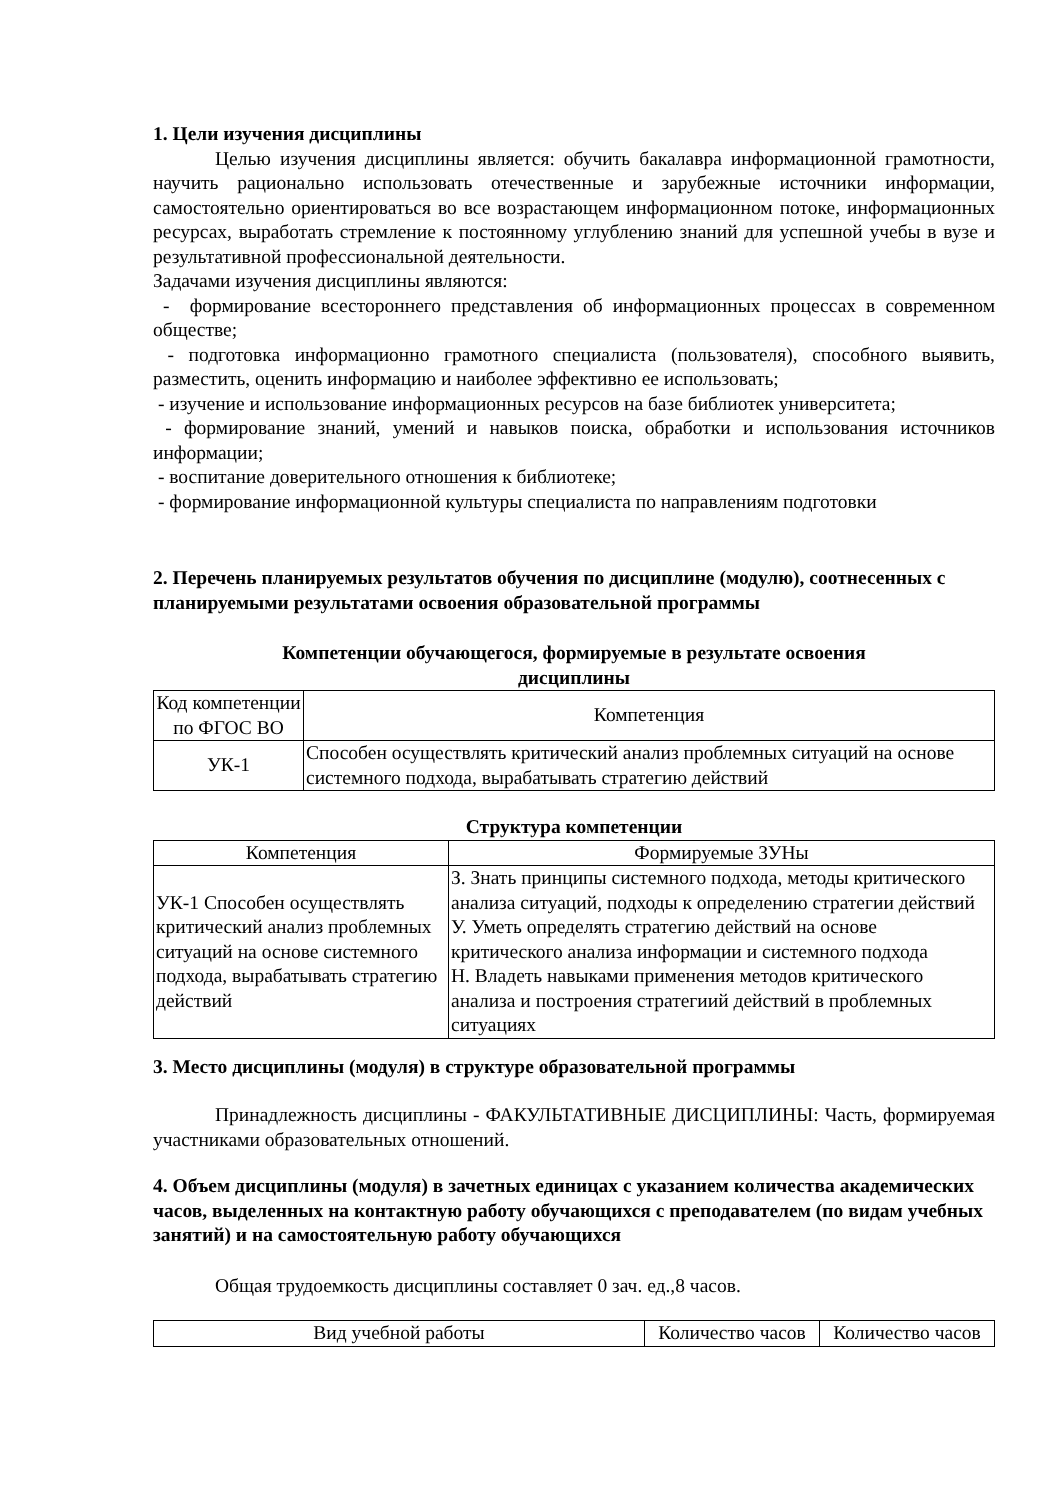1. Цели изучения дисциплины
Целью изучения дисциплины является: обучить бакалавра информационной грамотности, научить рационально использовать отечественные и зарубежные источники информации, самостоятельно ориентироваться во все возрастающем информационном потоке, информационных ресурсах, выработать стремление к постоянному углублению знаний для успешной учебы в вузе и результативной профессиональной деятельности.
Задачами изучения дисциплины являются:
- формирование всестороннего представления об информационных процессах в современном обществе;
- подготовка информационно грамотного специалиста (пользователя), способного выявить, разместить, оценить информацию и наиболее эффективно ее использовать;
- изучение и использование информационных ресурсов на базе библиотек университета;
- формирование знаний, умений и навыков поиска, обработки и использования источников информации;
- воспитание доверительного отношения к библиотеке;
- формирование информационной культуры специалиста по направлениям подготовки
2. Перечень планируемых результатов обучения по дисциплине (модулю), соотнесенных с планируемыми результатами освоения образовательной программы
Компетенции обучающегося, формируемые в результате освоения
дисциплины
| Код компетенции по ФГОС ВО | Компетенция |
| УК-1 | Способен осуществлять критический анализ проблемных ситуаций на основе системного подхода, вырабатывать стратегию действий |
Структура компетенции
| Компетенция | Формируемые ЗУНы |
| УК-1 Способен осуществлять критический анализ проблемных ситуаций на основе системного подхода, вырабатывать стратегию действий | З. Знать принципы системного подхода, методы критического анализа ситуаций, подходы к определению стратегии действий У. Уметь определять стратегию действий на основе критического анализа информации и системного подхода Н. Владеть навыками применения методов критического анализа и построения стратегиий действий в проблемных ситуациях |
3. Место дисциплины (модуля) в структуре образовательной программы
Принадлежность дисциплины - ФАКУЛЬТАТИВНЫЕ ДИСЦИПЛИНЫ: Часть, формируемая участниками образовательных отношений.
4. Объем дисциплины (модуля) в зачетных единицах с указанием количества академических часов, выделенных на контактную работу обучающихся с преподавателем (по видам учебных занятий) и на самостоятельную работу обучающихся
Общая трудоемкость дисциплины составляет 0 зач. ед.,8 часов.
| Вид учебной работы | Количество часов | Количество часов |